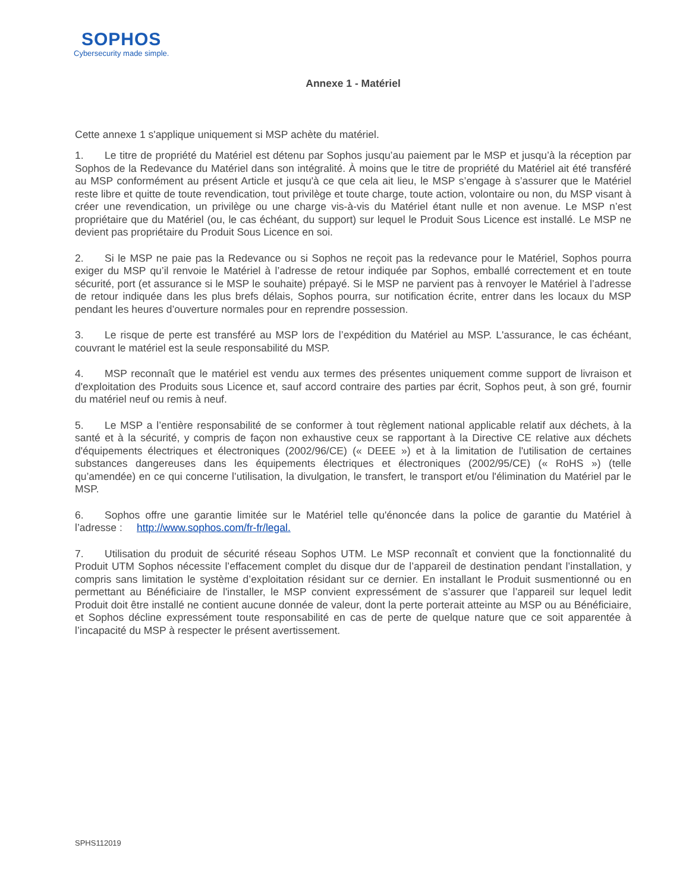SOPHOS
Cybersecurity made simple.
Annexe 1 - Matériel
Cette annexe 1 s'applique uniquement si MSP achète du matériel.
1. Le titre de propriété du Matériel est détenu par Sophos jusqu’au paiement par le MSP et jusqu’à la réception par Sophos de la Redevance du Matériel dans son intégralité. À moins que le titre de propriété du Matériel ait été transféré au MSP conformément au présent Article et jusqu'à ce que cela ait lieu, le MSP s’engage à s’assurer que le Matériel reste libre et quitte de toute revendication, tout privilège et toute charge, toute action, volontaire ou non, du MSP visant à créer une revendication, un privilège ou une charge vis-à-vis du Matériel étant nulle et non avenue. Le MSP n’est propriétaire que du Matériel (ou, le cas échéant, du support) sur lequel le Produit Sous Licence est installé. Le MSP ne devient pas propriétaire du Produit Sous Licence en soi.
2. Si le MSP ne paie pas la Redevance ou si Sophos ne reçoit pas la redevance pour le Matériel, Sophos pourra exiger du MSP qu’il renvoie le Matériel à l’adresse de retour indiquée par Sophos, emballé correctement et en toute sécurité, port (et assurance si le MSP le souhaite) prépayé. Si le MSP ne parvient pas à renvoyer le Matériel à l’adresse de retour indiquée dans les plus brefs délais, Sophos pourra, sur notification écrite, entrer dans les locaux du MSP pendant les heures d’ouverture normales pour en reprendre possession.
3. Le risque de perte est transféré au MSP lors de l’expédition du Matériel au MSP. L'assurance, le cas échéant, couvrant le matériel est la seule responsabilité du MSP.
4. MSP reconnaît que le matériel est vendu aux termes des présentes uniquement comme support de livraison et d'exploitation des Produits sous Licence et, sauf accord contraire des parties par écrit, Sophos peut, à son gré, fournir du matériel neuf ou remis à neuf.
5. Le MSP a l’entière responsabilité de se conformer à tout règlement national applicable relatif aux déchets, à la santé et à la sécurité, y compris de façon non exhaustive ceux se rapportant à la Directive CE relative aux déchets d'équipements électriques et électroniques (2002/96/CE) (« DEEE ») et à la limitation de l'utilisation de certaines substances dangereuses dans les équipements électriques et électroniques (2002/95/CE) (« RoHS ») (telle qu’amendée) en ce qui concerne l’utilisation, la divulgation, le transfert, le transport et/ou l'élimination du Matériel par le MSP.
6. Sophos offre une garantie limitée sur le Matériel telle qu'énoncée dans la police de garantie du Matériel à l’adresse : http://www.sophos.com/fr-fr/legal.
7. Utilisation du produit de sécurité réseau Sophos UTM. Le MSP reconnaît et convient que la fonctionnalité du Produit UTM Sophos nécessite l’effacement complet du disque dur de l’appareil de destination pendant l’installation, y compris sans limitation le système d’exploitation résidant sur ce dernier. En installant le Produit susmentionné ou en permettant au Bénéficiaire de l'installer, le MSP convient expressément de s’assurer que l’appareil sur lequel ledit Produit doit être installé ne contient aucune donnée de valeur, dont la perte porterait atteinte au MSP ou au Bénéficiaire, et Sophos décline expressément toute responsabilité en cas de perte de quelque nature que ce soit apparentée à l’incapacité du MSP à respecter le présent avertissement.
SPHS112019